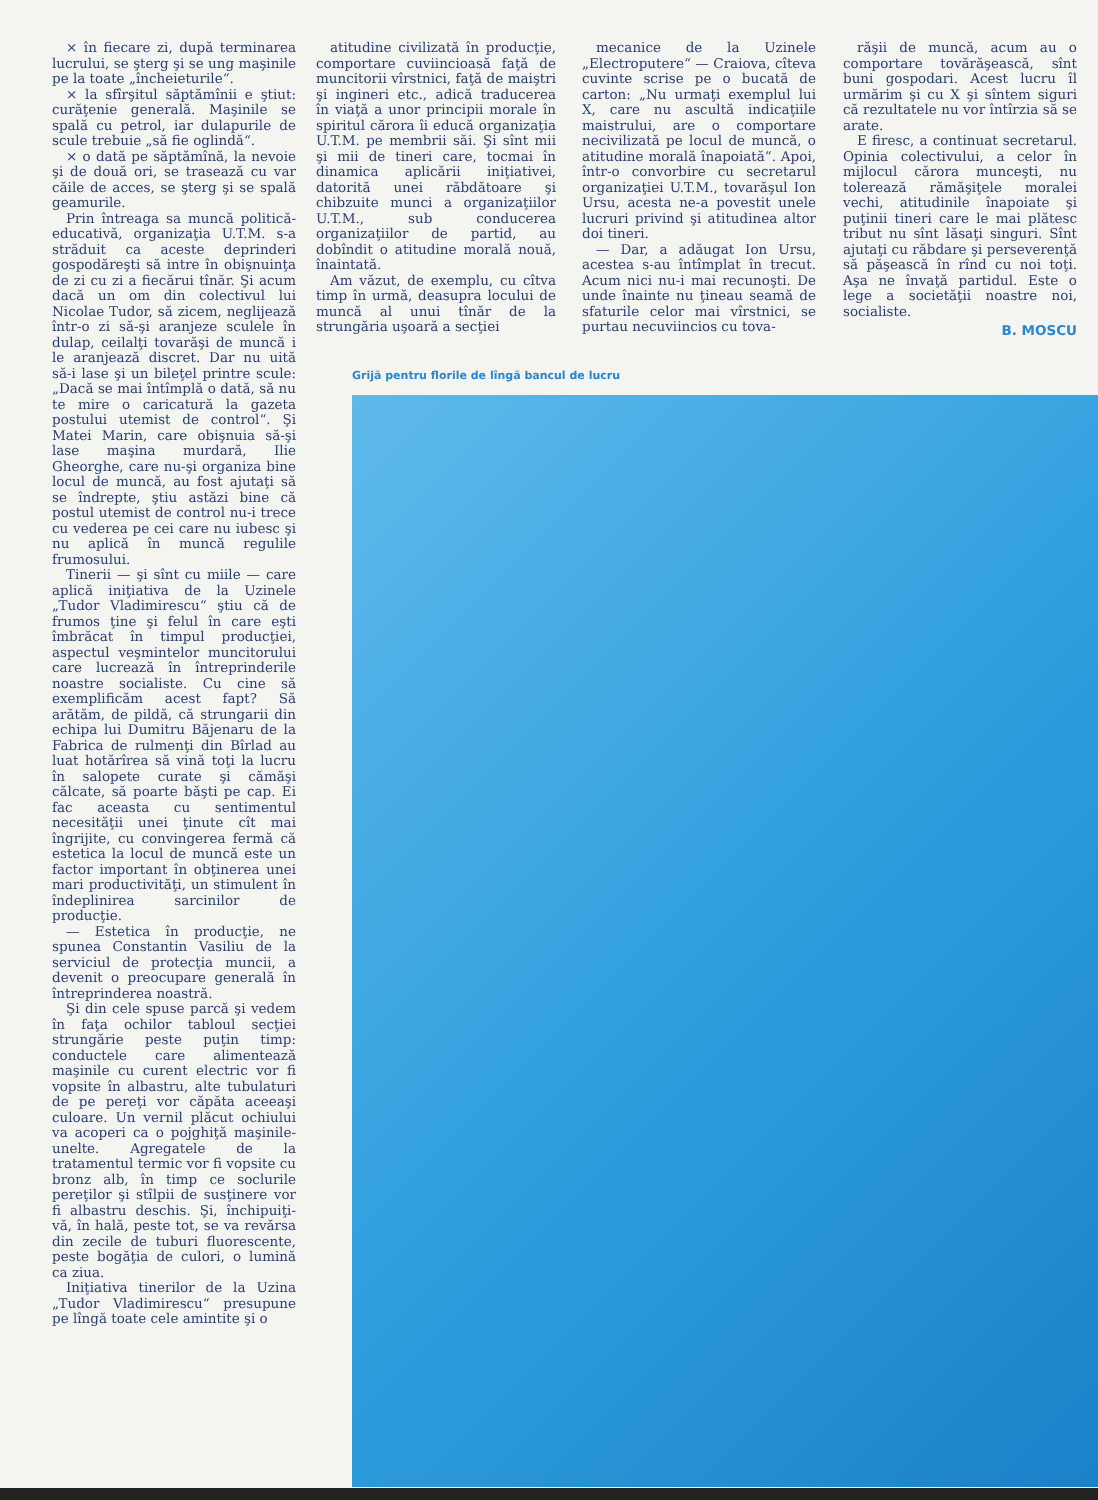× în fiecare zi, după terminarea lucrului, se şterg şi se ung maşinile pe la toate „încheieturile“.
× la sfîrşitul săptămînii e ştiut: curăţenie generală. Maşinile se spală cu petrol, iar dulapurile de scule trebuie „să fie oglindă“.
× o dată pe săptămînă, la nevoie şi de două ori, se trasează cu var căile de acces, se şterg şi se spală geamurile.
Prin întreaga sa muncă politică-educativă, organizaţia U.T.M. s-a străduit ca aceste deprinderi gospodăreşti să intre în obişnuinţa de zi cu zi a fiecărui tînăr. Şi acum dacă un om din colectivul lui Nicolae Tudor, să zicem, neglijează într-o zi să-şi aranjeze sculele în dulap, ceilalţi tovarăşi de muncă i le aranjează discret. Dar nu uită să-i lase şi un bileţel printre scule: „Dacă se mai întîmplă o dată, să nu te mire o caricatură la gazeta postului utemist de control“. Şi Matei Marin, care obişnuia să-şi lase maşina murdară, Ilie Gheorghe, care nu-şi organiza bine locul de muncă, au fost ajutaţi să se îndrepte, ştiu astăzi bine că postul utemist de control nu-i trece cu vederea pe cei care nu iubesc şi nu aplică în muncă regulile frumosului.
Tinerii — şi sînt cu miile — care aplică iniţiativa de la Uzinele „Tudor Vladimirescu“ ştiu că de frumos ţine şi felul în care eşti îmbrăcat în timpul producţiei, aspectul veşmintelor muncitorului care lucrează în întreprinderile noastre socialiste. Cu cine să exemplificăm acest fapt? Să arătăm, de pildă, că strungarii din echipa lui Dumitru Băjenaru de la Fabrica de rulmenţi din Bîrlad au luat hotărîrea să vină toţi la lucru în salopete curate şi cămăşi călcate, să poarte băşti pe cap. Ei fac aceasta cu sentimentul necesităţii unei ţinute cît mai îngrijite, cu convingerea fermă că estetica la locul de muncă este un factor important în obţinerea unei mari productivităţi, un stimulent în îndeplinirea sarcinilor de producţie.
— Estetica în producţie, ne spunea Constantin Vasiliu de la serviciul de protecţia muncii, a devenit o preocupare generală în întreprinderea noastră.
Şi din cele spuse parcă şi vedem în faţa ochilor tabloul secţiei strungărie peste puţin timp: conductele care alimentează maşinile cu curent electric vor fi vopsite în albastru, alte tubulaturi de pe pereţi vor căpăta aceeaşi culoare. Un vernil plăcut ochiului va acoperi ca o pojghiţă maşinile-unelte. Agregatele de la tratamentul termic vor fi vopsite cu bronz alb, în timp ce soclurile pereţilor şi stîlpii de susţinere vor fi albastru deschis. Şi, închipuiţi-vă, în hală, peste tot, se va revărsa din zecile de tuburi fluorescente, peste bogăţia de culori, o lumină ca ziua.
Iniţiativa tinerilor de la Uzina „Tudor Vladimirescu“ presupune pe lîngă toate cele amintite şi o
atitudine civilizată în producţie, comportare cuviincioasă faţă de muncitorii vîrstnici, faţă de maiştri şi ingineri etc., adică traducerea în viaţă a unor principii morale în spiritul cărora îi educă organizaţia U.T.M. pe membrii săi. Şi sînt mii şi mii de tineri care, tocmai în dinamica aplicării iniţiativei, datorită unei răbdătoare şi chibzuite munci a organizaţiilor U.T.M., sub conducerea organizaţiilor de partid, au dobîndit o atitudine morală nouă, înaintată.
Am văzut, de exemplu, cu cîtva timp în urmă, deasupra locului de muncă al unui tînăr de la strungăria uşoară a secţiei
mecanice de la Uzinele „Electroputere“ — Craiova, cîteva cuvinte scrise pe o bucată de carton: „Nu urmaţi exemplul lui X, care nu ascultă indicaţiile maistrului, are o comportare necivilizată pe locul de muncă, o atitudine morală înapoiată“. Apoi, într-o convorbire cu secretarul organizaţiei U.T.M., tovarăşul Ion Ursu, acesta ne-a povestit unele lucruri privind şi atitudinea altor doi tineri.
— Dar, a adăugat Ion Ursu, acestea s-au întîmplat în trecut. Acum nici nu-i mai recunoşti. De unde înainte nu ţineau seamă de sfaturile celor mai vîrstnici, se purtau necuviincios cu tova-
răşii de muncă, acum au o comportare tovărăşească, sînt buni gospodari. Acest lucru îl urmărim şi cu X şi sîntem siguri că rezultatele nu vor întîrzia să se arate.
E firesc, a continuat secretarul. Opinia colectivului, a celor în mijlocul cărora munceşti, nu tolerează rămăşiţele moralei vechi, atitudinile înapoiate şi puţinii tineri care le mai plătesc tribut nu sînt lăsaţi singuri. Sînt ajutaţi cu răbdare şi perseverenţă să păşească în rînd cu noi toţi. Aşa ne învaţă partidul. Este o lege a societăţii noastre noi, socialiste.
B. MOSCU
Grijă pentru florile de lîngă bancul de lucru